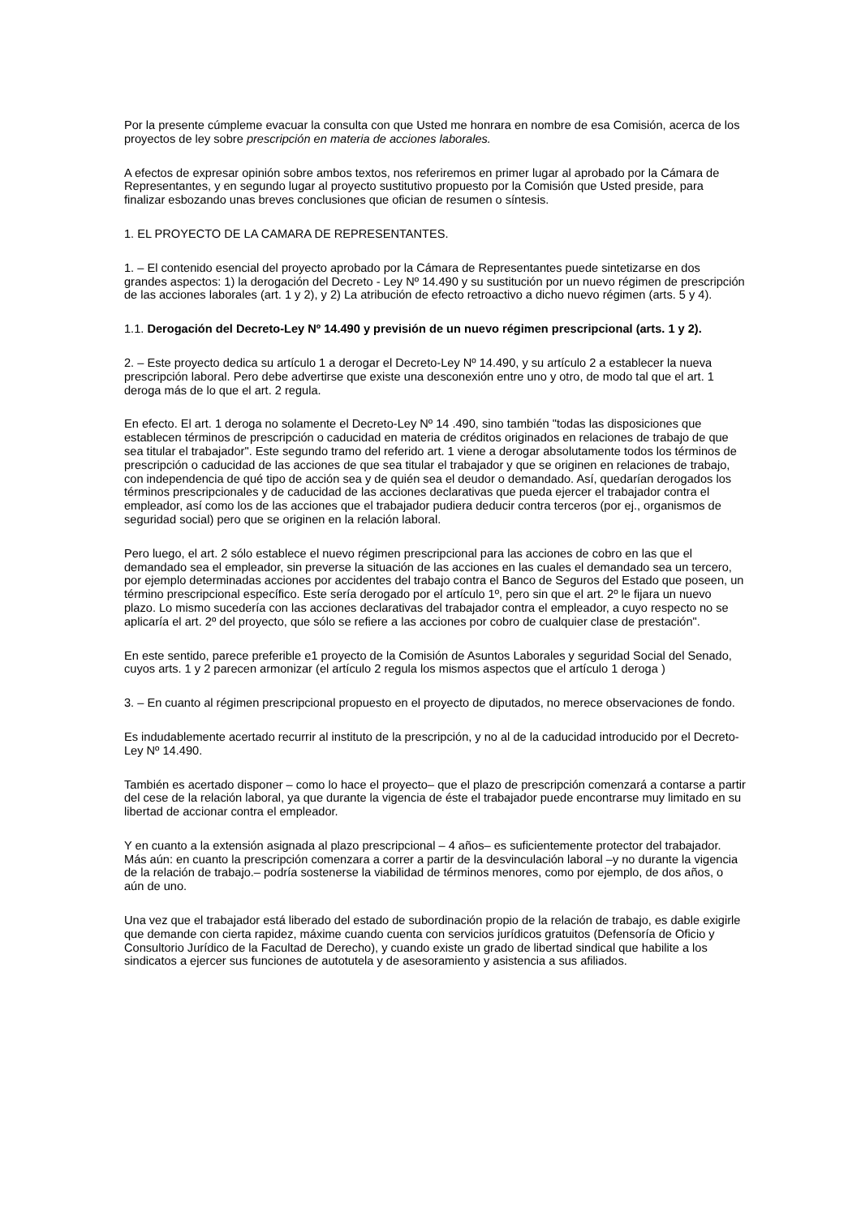Por la presente cúmpleme evacuar la consulta con que Usted me honrara en nombre de esa Comisión, acerca de los proyectos de ley sobre prescripción en materia de acciones laborales.
A efectos de expresar opinión sobre ambos textos, nos referiremos en primer lugar al aprobado por la Cámara de Representantes, y en segundo lugar al proyecto sustitutivo propuesto por la Comisión que Usted preside, para finalizar esbozando unas breves conclusiones que ofician de resumen o síntesis.
1. EL PROYECTO DE LA CAMARA DE REPRESENTANTES.
1. – El contenido esencial del proyecto aprobado por la Cámara de Representantes puede sintetizarse en dos grandes aspectos: 1) la derogación del Decreto - Ley Nº 14.490 y su sustitución por un nuevo régimen de prescripción de las acciones laborales (art. 1 y 2), y 2) La atribución de efecto retroactivo a dicho nuevo régimen (arts. 5 y 4).
1.1. Derogación del Decreto-Ley Nº 14.490 y previsión de un nuevo régimen prescripcional (arts. 1 y 2).
2. – Este proyecto dedica su artículo 1 a derogar el Decreto-Ley Nº 14.490, y su artículo 2 a establecer la nueva prescripción laboral. Pero debe advertirse que existe una desconexión entre uno y otro, de modo tal que el art. 1 deroga más de lo que el art. 2 regula.
En efecto. El art. 1 deroga no solamente el Decreto-Ley Nº 14 .490, sino también "todas las disposiciones que establecen términos de prescripción o caducidad en materia de créditos originados en relaciones de trabajo de que sea titular el trabajador". Este segundo tramo del referido art. 1 viene a derogar absolutamente todos los términos de prescripción o caducidad de las acciones de que sea titular el trabajador y que se originen en relaciones de trabajo, con independencia de qué tipo de acción sea y de quién sea el deudor o demandado. Así, quedarían derogados los términos prescripcionales y de caducidad de las acciones declarativas que pueda ejercer el trabajador contra el empleador, así como los de las acciones que el trabajador pudiera deducir contra terceros (por ej., organismos de seguridad social) pero que se originen en la relación laboral.
Pero luego, el art. 2 sólo establece el nuevo régimen prescripcional para las acciones de cobro en las que el demandado sea el empleador, sin preverse la situación de las acciones en las cuales el demandado sea un tercero, por ejemplo determinadas acciones por accidentes del trabajo contra el Banco de Seguros del Estado que poseen, un término prescripcional específico. Este sería derogado por el artículo 1º, pero sin que el art. 2º le fijara un nuevo plazo. Lo mismo sucedería con las acciones declarativas del trabajador contra el empleador, a cuyo respecto no se aplicaría el art. 2º del proyecto, que sólo se refiere a las acciones por cobro de cualquier clase de prestación".
En este sentido, parece preferible e1 proyecto de la Comisión de Asuntos Laborales y seguridad Social del Senado, cuyos arts. 1 y 2 parecen armonizar (el artículo 2 regula los mismos aspectos que el artículo 1 deroga )
3. – En cuanto al régimen prescripcional propuesto en el proyecto de diputados, no merece observaciones de fondo.
Es indudablemente acertado recurrir al instituto de la prescripción, y no al de la caducidad introducido por el Decreto-Ley Nº 14.490.
También es acertado disponer – como lo hace el proyecto– que el plazo de prescripción comenzará a contarse a partir del cese de la relación laboral, ya que durante la vigencia de éste el trabajador puede encontrarse muy limitado en su libertad de accionar contra el empleador.
Y en cuanto a la extensión asignada al plazo prescripcional – 4 años– es suficientemente protector del trabajador. Más aún: en cuanto la prescripción comenzara a correr a partir de la desvinculación laboral –y no durante la vigencia de la relación de trabajo.– podría sostenerse la viabilidad de términos menores, como por ejemplo, de dos años, o aún de uno.
Una vez que el trabajador está liberado del estado de subordinación propio de la relación de trabajo, es dable exigirle que demande con cierta rapidez, máxime cuando cuenta con servicios jurídicos gratuitos (Defensoría de Oficio y Consultorio Jurídico de la Facultad de Derecho), y cuando existe un grado de libertad sindical que habilite a los sindicatos a ejercer sus funciones de autotutela y de asesoramiento y asistencia a sus afiliados.